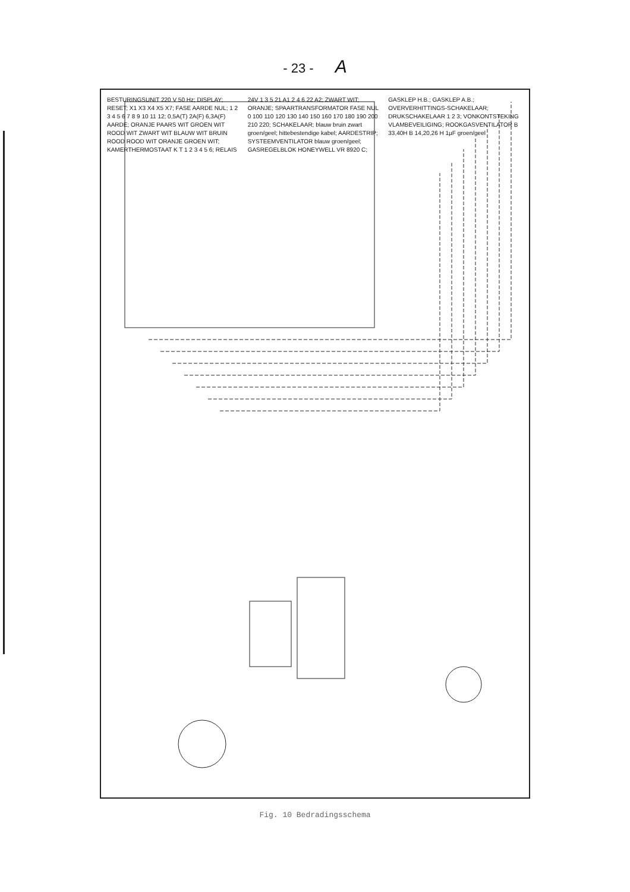- 23 - A
BESTURINGSUNIT 220 V 50 Hz; DISPLAY; RESET; X1 X3 X4 X5 X7; FASE AARDE NUL; 1 2 3 4 5 6 7 8 9 10 11 12; 0,5A(T) 2A(F) 6,3A(F) AARDE; ORANJE PAARS WIT GROEN WIT ROOD WIT ZWART WIT BLAUW WIT BRUIN ROOD ROOD WIT ORANJE GROEN WIT; KAMERTHERMOSTAAT K T 1 2 3 4 5 6; RELAIS 24V 1 3 5 21 A1 2 4 6 22 A2; ZWART WIT; ORANJE; SPAARTRANSFORMATOR FASE NUL 0 100 110 120 130 140 150 160 170 180 190 200 210 220; SCHAKELAAR; blauw bruin zwart groen/geel; hittebestendige kabel; AARDESTRIP; SYSTEEMVENTILATOR blauw groen/geel; GASREGELBLOK HONEYWELL VR 8920 C; GASKLEP H.B.; GASKLEP A.B.; OVERVERHITTINGS-SCHAKELAAR; DRUKSCHAKELAAR 1 2 3; VONKONTSTEKING VLAMBEVEILIGING; ROOKGASVENTILATOR B 33,40H B 14,20,26 H 1µF groen/geel
Fig. 10 Bedradingsschema